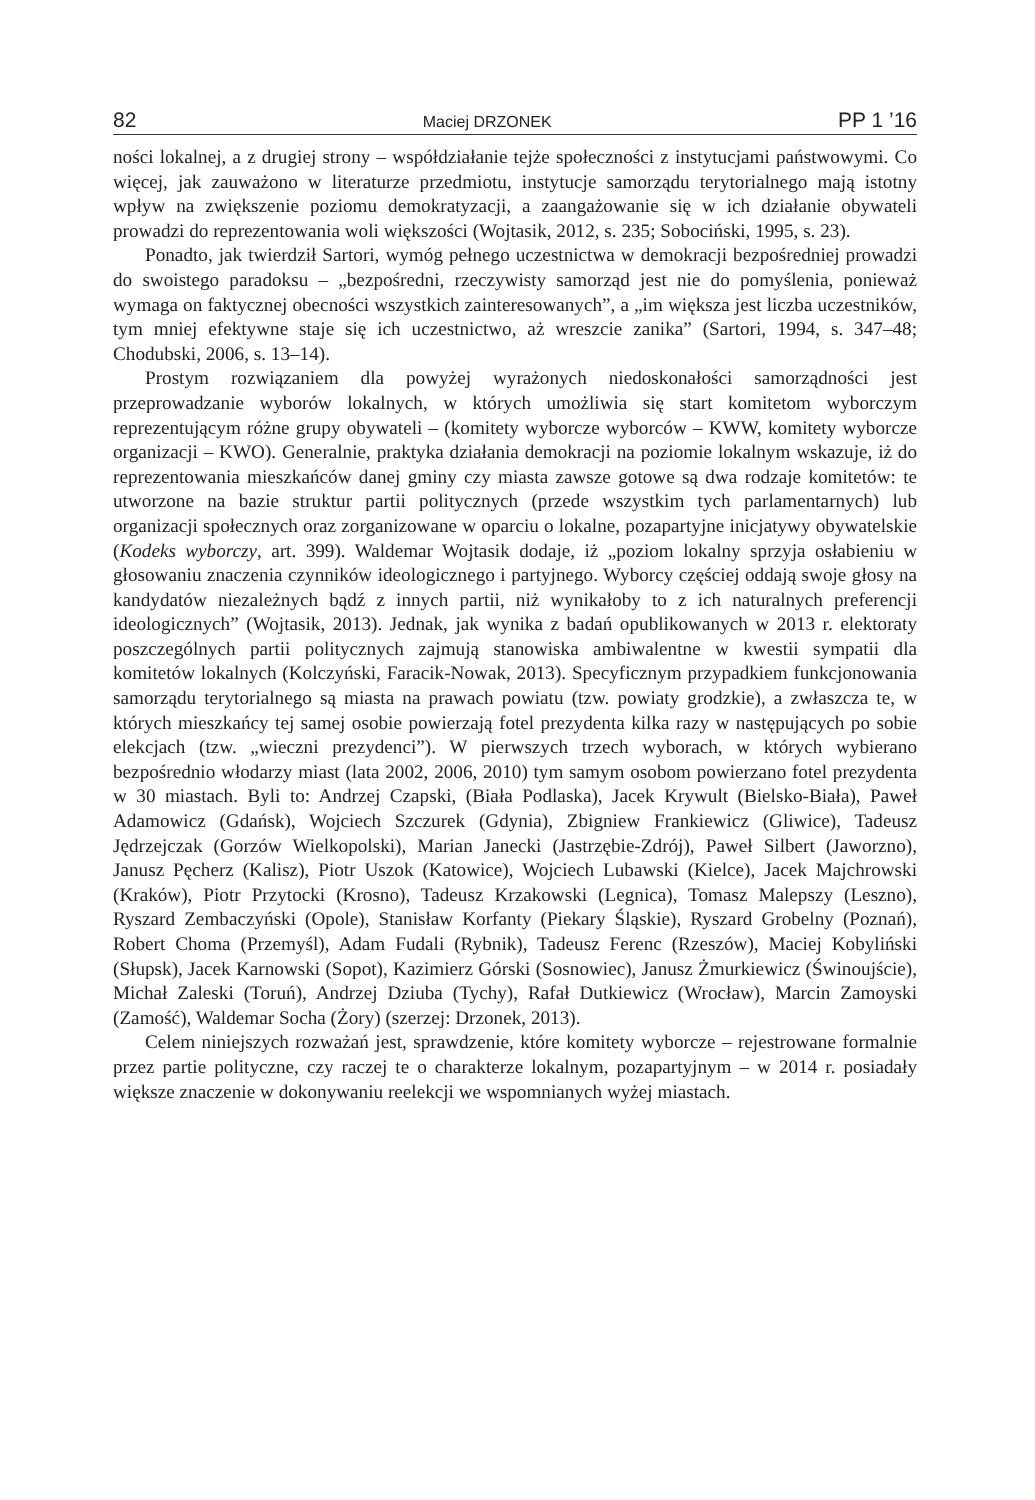82 Maciej DRZONEK PP 1 ’16
ności lokalnej, a z drugiej strony – współdziałanie tejże społeczności z instytucjami państwowymi. Co więcej, jak zauważono w literaturze przedmiotu, instytucje samorządu terytorialnego mają istotny wpływ na zwiększenie poziomu demokratyzacji, a zaangażowanie się w ich działanie obywateli prowadzi do reprezentowania woli większości (Wojtasik, 2012, s. 235; Sobociński, 1995, s. 23).
Ponadto, jak twierdził Sartori, wymóg pełnego uczestnictwa w demokracji bezpośredniej prowadzi do swoistego paradoksu – „bezpośredni, rzeczywisty samorząd jest nie do pomyślenia, ponieważ wymaga on faktycznej obecności wszystkich zainteresowanych”, a „im większa jest liczba uczestników, tym mniej efektywne staje się ich uczestnictwo, aż wreszcie zanika” (Sartori, 1994, s. 347–48; Chodubski, 2006, s. 13–14).
Prostym rozwiązaniem dla powyżej wyrażonych niedoskonałości samorządności jest przeprowadzanie wyborów lokalnych, w których umożliwia się start komitetom wyborczym reprezentującym różne grupy obywateli – (komitety wyborcze wyborców – KWW, komitety wyborcze organizacji – KWO). Generalnie, praktyka działania demokracji na poziomie lokalnym wskazuje, iż do reprezentowania mieszkańców danej gminy czy miasta zawsze gotowe są dwa rodzaje komitetów: te utworzone na bazie struktur partii politycznych (przede wszystkim tych parlamentarnych) lub organizacji społecznych oraz zorganizowane w oparciu o lokalne, pozapartyjne inicjatywy obywatelskie (Kodeks wyborczy, art. 399). Waldemar Wojtasik dodaje, iż „poziom lokalny sprzyja osłabieniu w głosowaniu znaczenia czynników ideologicznego i partyjnego. Wyborcy częściej oddają swoje głosy na kandydatów niezależnych bądź z innych partii, niż wynikałoby to z ich naturalnych preferencji ideologicznych” (Wojtasik, 2013). Jednak, jak wynika z badań opublikowanych w 2013 r. elektoraty poszczególnych partii politycznych zajmują stanowiska ambiwalentne w kwestii sympatii dla komitetów lokalnych (Kolczyński, Faracik-Nowak, 2013). Specyficznym przypadkiem funkcjonowania samorządu terytorialnego są miasta na prawach powiatu (tzw. powiaty grodzkie), a zwłaszcza te, w których mieszkańcy tej samej osobie powierzają fotel prezydenta kilka razy w następujących po sobie elekcjach (tzw. „wieczni prezydenci”). W pierwszych trzech wyborach, w których wybierano bezpośrednio włodarzy miast (lata 2002, 2006, 2010) tym samym osobom powierzano fotel prezydenta w 30 miastach. Byli to: Andrzej Czapski, (Biała Podlaska), Jacek Krywult (Bielsko-Biała), Paweł Adamowicz (Gdańsk), Wojciech Szczurek (Gdynia), Zbigniew Frankiewicz (Gliwice), Tadeusz Jędrzejczak (Gorzów Wielkopolski), Marian Janecki (Jastrzębie-Zdrój), Paweł Silbert (Jaworzno), Janusz Pęcherz (Kalisz), Piotr Uszok (Katowice), Wojciech Lubawski (Kielce), Jacek Majchrowski (Kraków), Piotr Przytocki (Krosno), Tadeusz Krzakowski (Legnica), Tomasz Malepszy (Leszno), Ryszard Zembaczyński (Opole), Stanisław Korfanty (Piekary Śląskie), Ryszard Grobelny (Poznań), Robert Choma (Przemyśl), Adam Fudali (Rybnik), Tadeusz Ferenc (Rzeszów), Maciej Kobyliński (Słupsk), Jacek Karnowski (Sopot), Kazimierz Górski (Sosnowiec), Janusz Żmurkiewicz (Świnoujście), Michał Zaleski (Toruń), Andrzej Dziuba (Tychy), Rafał Dutkiewicz (Wrocław), Marcin Zamoyski (Zamość), Waldemar Socha (Żory) (szerzej: Drzonek, 2013).
Celem niniejszych rozważań jest, sprawdzenie, które komitety wyborcze – rejestrowane formalnie przez partie polityczne, czy raczej te o charakterze lokalnym, pozapartyjnym – w 2014 r. posiadały większe znaczenie w dokonywaniu reelekcji we wspomnianych wyżej miastach.